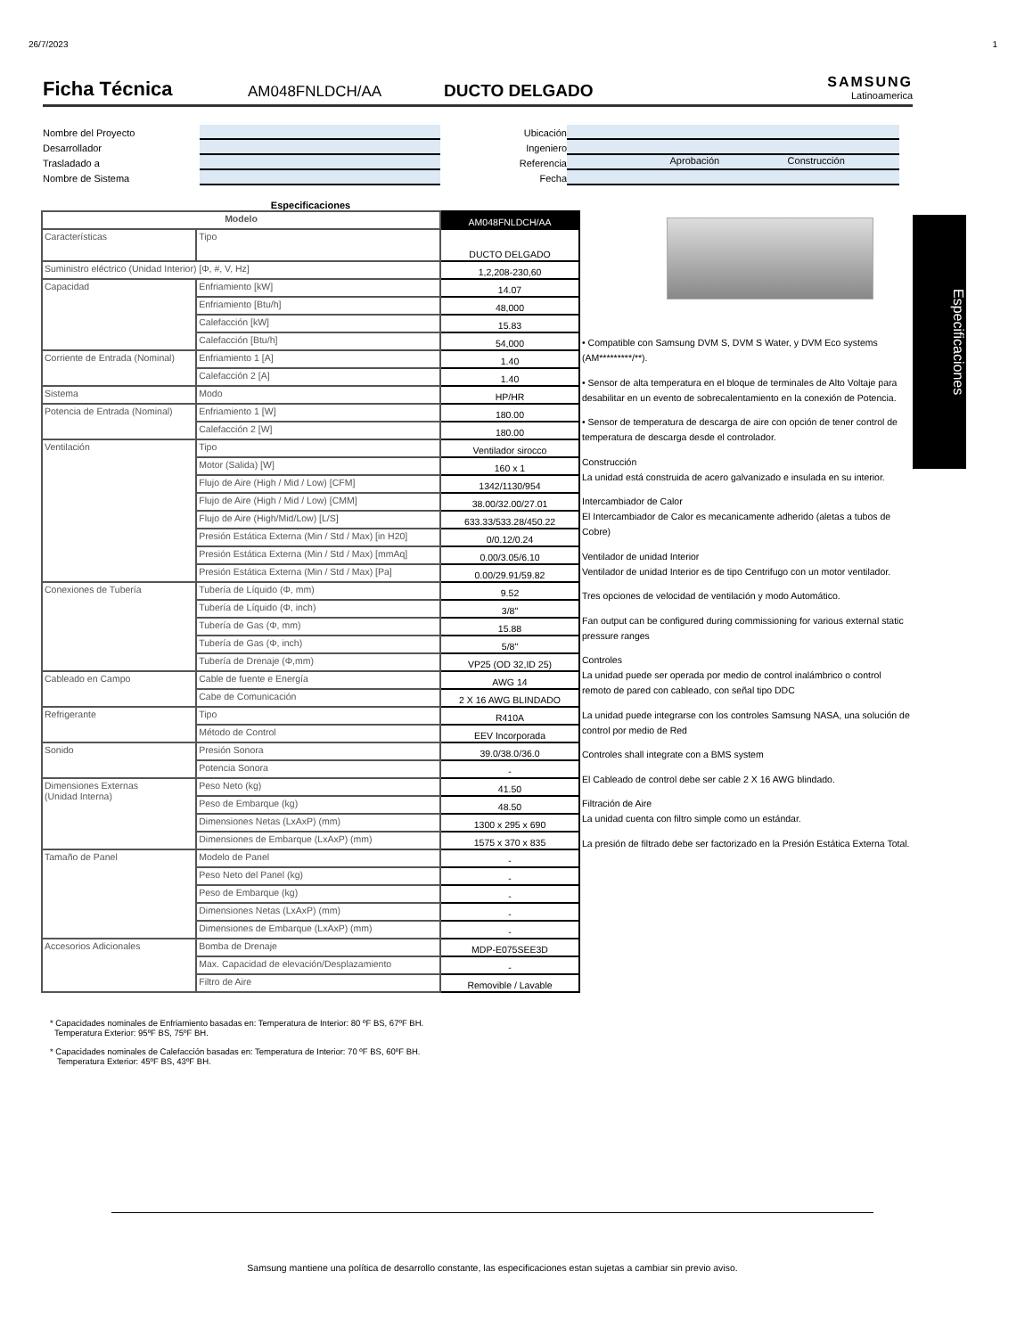26/7/2023 1
Ficha Técnica
AM048FNLDCH/AA DUCTO DELGADO SAMSUNG
Latinoamerica
Nombre del Proyecto
Desarrollador
Trasladado a
Nombre de Sistema
Ubicación
Ingeniero
Referencia Aprobación Construcción
Fecha
Especificaciones
| Modelo | | AM048FNLDCH/AA |
| Características | Tipo | DUCTO DELGADO |
| Suministro eléctrico (Unidad Interior) [Φ, #, V, Hz] | | 1,2,208-230,60 |
| Capacidad | Enfriamiento [kW] | 14.07 |
| | Enfriamiento [Btu/h] | 48,000 |
| | Calefacción [kW] | 15.83 |
| | Calefacción [Btu/h] | 54,000 |
| Corriente de Entrada (Nominal) | Enfriamiento 1 [A] | 1.40 |
| | Calefacción 2 [A] | 1.40 |
| Sistema | Modo | HP/HR |
| Potencia de Entrada (Nominal) | Enfriamiento 1 [W] | 180.00 |
| | Calefacción 2 [W] | 180.00 |
| Ventilación | Tipo | Ventilador sirocco |
| | Motor (Salida) [W] | 160 x 1 |
| | Flujo de Aire (High / Mid / Low) [CFM] | 1342/1130/954 |
| | Flujo de Aire (High / Mid / Low) [CMM] | 38.00/32.00/27.01 |
| | Flujo de Aire (High/Mid/Low) [L/S] | 633.33/533.28/450.22 |
| | Presión Estática Externa (Min / Std / Max) [in H20] | 0/0.12/0.24 |
| | Presión Estática Externa (Min / Std / Max) [mmAq] | 0.00/3.05/6.10 |
| | Presión Estática Externa (Min / Std / Max) [Pa] | 0.00/29.91/59.82 |
| Conexiones de Tubería | Tubería de Líquido (Φ, mm) | 9.52 |
| | Tubería de Líquido (Φ, inch) | 3/8" |
| | Tubería de Gas (Φ, mm) | 15.88 |
| | Tubería de Gas (Φ, inch) | 5/8" |
| | Tubería de Drenaje (Φ,mm) | VP25 (OD 32,ID 25) |
| Cableado en Campo | Cable de fuente e Energía | AWG 14 |
| | Cabe de Comunicación | 2 X 16 AWG BLINDADO |
| Refrigerante | Tipo | R410A |
| | Método de Control | EEV Incorporada |
| Sonido | Presión Sonora | 39.0/38.0/36.0 |
| | Potencia Sonora | - |
| Dimensiones Externas (Unidad Interna) | Peso Neto (kg) | 41.50 |
| | Peso de Embarque (kg) | 48.50 |
| | Dimensiones Netas (LxAxP) (mm) | 1300 x 295 x 690 |
| | Dimensiones de Embarque (LxAxP) (mm) | 1575 x 370 x 835 |
| Tamaño de Panel | Modelo de Panel | - |
| | Peso Neto del Panel (kg) | - |
| | Peso de Embarque (kg) | - |
| | Dimensiones Netas (LxAxP) (mm) | - |
| | Dimensiones de Embarque (LxAxP) (mm) | - |
| Accesorios Adicionales | Bomba de Drenaje | MDP-E075SEE3D |
| | Max. Capacidad de elevación/Desplazamiento | - |
| | Filtro de Aire | Removible / Lavable |
• Compatible con Samsung DVM S, DVM S Water, y DVM Eco systems (AM*********/**).
• Sensor de alta temperatura en el bloque de terminales de Alto Voltaje para desabilitar en un evento de sobrecalentamiento en la conexión de Potencia.
• Sensor de temperatura de descarga de aire con opción de tener control de temperatura de descarga desde el controlador.
Construcción
La unidad está construida de acero galvanizado e insulada en su interior.
Intercambiador de Calor
El Intercambiador de Calor es mecanicamente adherido (aletas a tubos de Cobre)
Ventilador de unidad Interior
Ventilador de unidad Interior es de tipo Centrifugo con un motor ventilador.
Tres opciones de velocidad de ventilación y modo Automático.
Fan output can be configured during commissioning for various external static pressure ranges
Controles
La unidad puede ser operada por medio de control inalámbrico o control remoto de pared con cableado, con señal tipo DDC
La unidad puede integrarse con los controles Samsung NASA, una solución de control por medio de Red
Controles shall integrate con a BMS system
El Cableado de control debe ser cable 2 X 16 AWG blindado.
Filtración de Aire
La unidad cuenta con filtro simple como un estándar.
La presión de filtrado debe ser factorizado en la Presión Estática Externa Total.
Especificaciones
* Capacidades nominales de Enfriamiento basadas en: Temperatura de Interior: 80 ºF BS, 67ºF BH.
Temperatura Exterior: 95ºF BS, 75ºF BH.
* Capacidades nominales de Calefacción basadas en: Temperatura de Interior: 70 ºF BS, 60ºF BH.
Temperatura Exterior: 45ºF BS, 43ºF BH.
Samsung mantiene una política de desarrollo constante, las especificaciones estan sujetas a cambiar sin previo aviso.